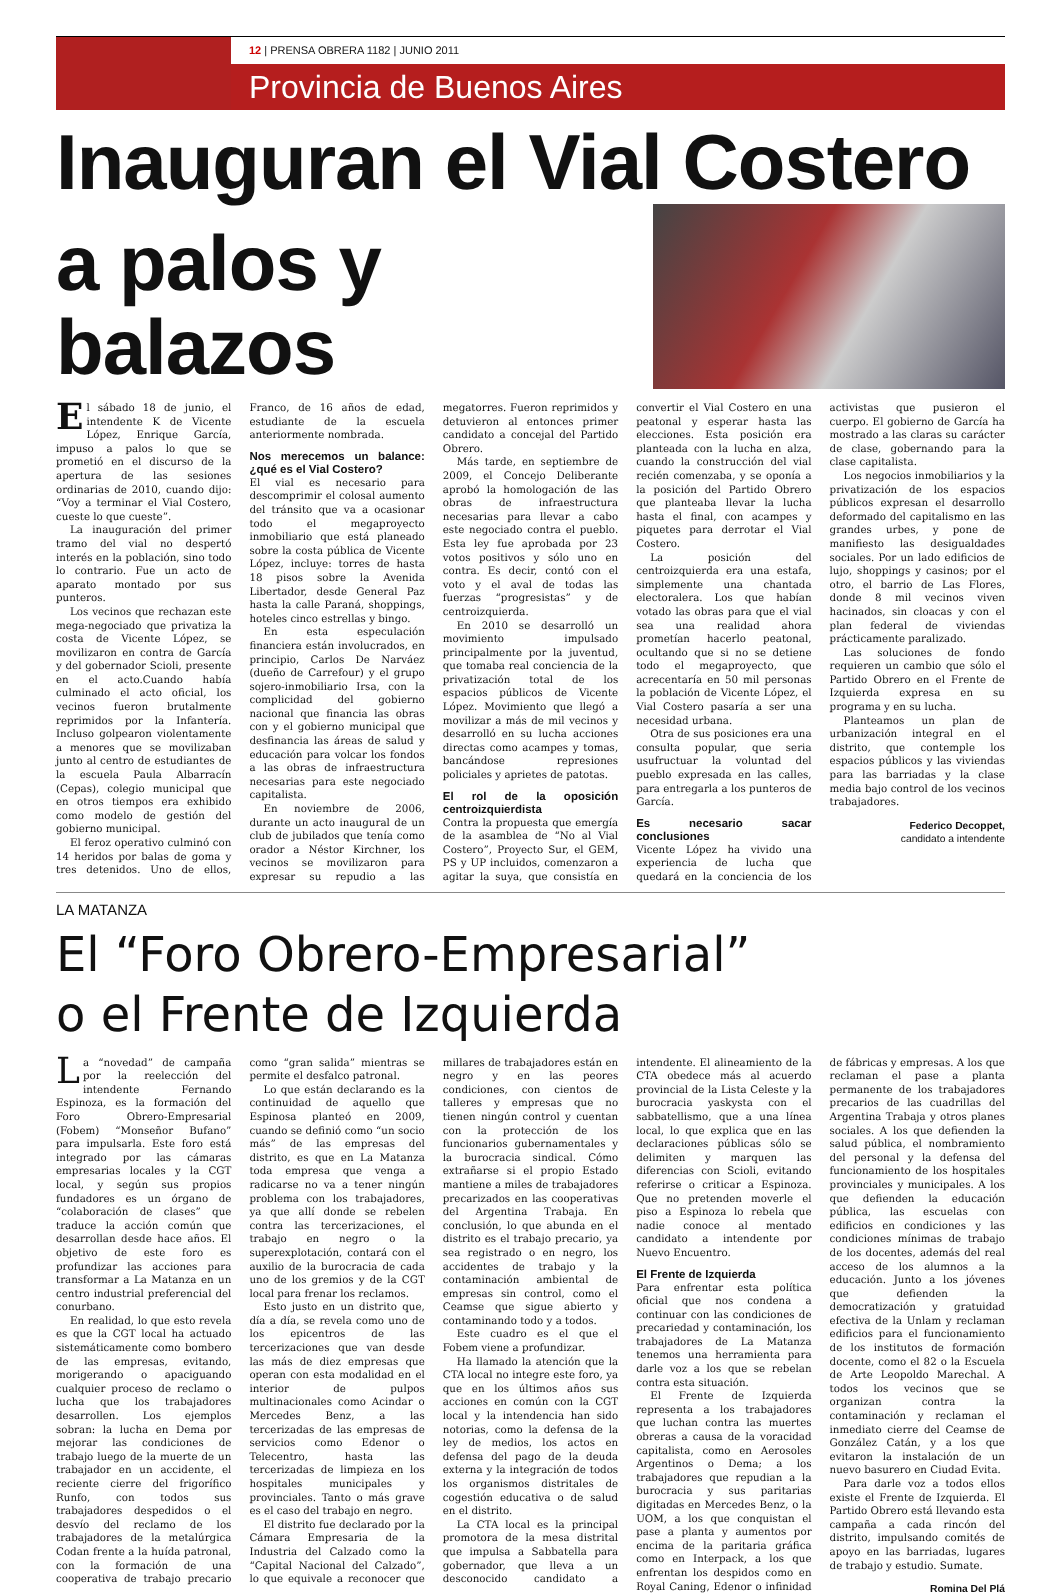12 | PRENSA OBRERA 1182 | JUNIO 2011
Provincia de Buenos Aires
Inauguran el Vial Costero
a palos y balazos
El sábado 18 de junio, el intendente K de Vicente López, Enrique García, impuso a palos lo que se prometió en el discurso de la apertura de las sesiones ordinarias de 2010, cuando dijo: “Voy a terminar el Vial Costero, cueste lo que cueste”.
La inauguración del primer tramo del vial no despertó interés en la población, sino todo lo contrario. Fue un acto de aparato montado por sus punteros.
Los vecinos que rechazan este mega-negociado que privatiza la costa de Vicente López, se movilizaron en contra de García y del gobernador Scioli, presente en el acto.Cuando había culminado el acto oficial, los vecinos fueron brutalmente reprimidos por la Infantería. Incluso golpearon violentamente a menores que se movilizaban junto al centro de estudiantes de la escuela Paula Albarracín (Cepas), colegio municipal que en otros tiempos era exhibido como modelo de gestión del gobierno municipal.
El feroz operativo culminó con 14 heridos por balas de goma y tres detenidos. Uno de ellos, Franco, de 16 años de edad, estudiante de la escuela anteriormente nombrada.
Nos merecemos un balance: ¿qué es el Vial Costero?
El vial es necesario para descomprimir el colosal aumento del tránsito que va a ocasionar todo el megaproyecto inmobiliario que está planeado sobre la costa pública de Vicente López, incluye: torres de hasta 18 pisos sobre la Avenida Libertador, desde General Paz hasta la calle Paraná, shoppings, hoteles cinco estrellas y bingo.
En esta especulación financiera están involucrados, en principio, Carlos De Narváez (dueño de Carrefour) y el grupo sojero-inmobiliario Irsa, con la complicidad del gobierno nacional que financia las obras con y el gobierno municipal que desfinancia las áreas de salud y educación para volcar los fondos a las obras de infraestructura necesarias para este negociado capitalista.
En noviembre de 2006, durante un acto inaugural de un club de jubilados que tenía como orador a Néstor Kirchner, los vecinos se movilizaron para expresar su repudio a las megatorres. Fueron reprimidos y detuvieron al entonces primer candidato a concejal del Partido Obrero.
Más tarde, en septiembre de 2009, el Concejo Deliberante aprobó la homologación de las obras de infraestructura necesarias para llevar a cabo este negociado contra el pueblo. Esta ley fue aprobada por 23 votos positivos y sólo uno en contra. Es decir, contó con el voto y el aval de todas las fuerzas “progresistas” y de centroizquierda.
En 2010 se desarrolló un movimiento impulsado principalmente por la juventud, que tomaba real conciencia de la privatización total de los espacios públicos de Vicente López. Movimiento que llegó a movilizar a más de mil vecinos y desarrolló en su lucha acciones directas como acampes y tomas, bancándose represiones policiales y aprietes de patotas.
El rol de la oposición centroizquierdista
Contra la propuesta que emergía de la asamblea de “No al Vial Costero”, Proyecto Sur, el GEM, PS y UP incluidos, comenzaron a agitar la suya, que consistía en convertir el Vial Costero en una peatonal y esperar hasta las elecciones. Esta posición era planteada con la lucha en alza, cuando la construcción del vial recién comenzaba, y se oponía a la posición del Partido Obrero que planteaba llevar la lucha hasta el final, con acampes y piquetes para derrotar el Vial Costero.
La posición del centroizquierda era una estafa, simplemente una chantada electoralera. Los que habían votado las obras para que el vial sea una realidad ahora prometían hacerlo peatonal, ocultando que si no se detiene todo el megaproyecto, que acrecentaría en 50 mil personas la población de Vicente López, el Vial Costero pasaría a ser una necesidad urbana.
Otra de sus posiciones era una consulta popular, que seria usufructuar la voluntad del pueblo expresada en las calles, para entregarla a los punteros de García.
Es necesario sacar conclusiones
Vicente López ha vivido una experiencia de lucha que quedará en la conciencia de los activistas que pusieron el cuerpo. El gobierno de García ha mostrado a las claras su carácter de clase, gobernando para la clase capitalista.
Los negocios inmobiliarios y la privatización de los espacios públicos expresan el desarrollo deformado del capitalismo en las grandes urbes, y pone de manifiesto las desigualdades sociales. Por un lado edificios de lujo, shoppings y casinos; por el otro, el barrio de Las Flores, donde 8 mil vecinos viven hacinados, sin cloacas y con el plan federal de viviendas prácticamente paralizado.
Las soluciones de fondo requieren un cambio que sólo el Partido Obrero en el Frente de Izquierda expresa en su programa y en su lucha.
Planteamos un plan de urbanización integral en el distrito, que contemple los espacios públicos y las viviendas para las barriadas y la clase media bajo control de los vecinos trabajadores.
Federico Decoppet,
candidato a intendente
LA MATANZA
El “Foro Obrero-Empresarial”
o el Frente de Izquierda
La “novedad” de campaña por la reelección del intendente Fernando Espinoza, es la formación del Foro Obrero-Empresarial (Fobem) “Monseñor Bufano” para impulsarla. Este foro está integrado por las cámaras empresarias locales y la CGT local, y según sus propios fundadores es un órgano de “colaboración de clases” que traduce la acción común que desarrollan desde hace años. El objetivo de este foro es profundizar las acciones para transformar a La Matanza en un centro industrial preferencial del conurbano.
En realidad, lo que esto revela es que la CGT local ha actuado sistemáticamente como bombero de las empresas, evitando, morigerando o apaciguando cualquier proceso de reclamo o lucha que los trabajadores desarrollen. Los ejemplos sobran: la lucha en Dema por mejorar las condiciones de trabajo luego de la muerte de un trabajador en un accidente, el reciente cierre del frigorífico Runfo, con todos sus trabajadores despedidos o el desvío del reclamo de los trabajadores de la metalúrgica Codan frente a la huída patronal, con la formación de una cooperativa de trabajo precario como “gran salida” mientras se permite el desfalco patronal.
Lo que están declarando es la continuidad de aquello que Espinosa planteó en 2009, cuando se definió como “un socio más” de las empresas del distrito, es que en La Matanza toda empresa que venga a radicarse no va a tener ningún problema con los trabajadores, ya que allí donde se rebelen contra las tercerizaciones, el trabajo en negro o la superexplotación, contará con el auxilio de la burocracia de cada uno de los gremios y de la CGT local para frenar los reclamos.
Esto justo en un distrito que, día a día, se revela como uno de los epicentros de las tercerizaciones que van desde las más de diez empresas que operan con esta modalidad en el interior de pulpos multinacionales como Acindar o Mercedes Benz, a las tercerizadas de las empresas de servicios como Edenor o Telecentro, hasta las tercerizadas de limpieza en los hospitales municipales y provinciales. Tanto o más grave es el caso del trabajo en negro.
El distrito fue declarado por la Cámara Empresaria de la Industria del Calzado como la “Capital Nacional del Calzado”, lo que equivale a reconocer que millares de trabajadores están en negro y en las peores condiciones, con cientos de talleres y empresas que no tienen ningún control y cuentan con la protección de los funcionarios gubernamentales y la burocracia sindical. Cómo extrañarse si el propio Estado mantiene a miles de trabajadores precarizados en las cooperativas del Argentina Trabaja. En conclusión, lo que abunda en el distrito es el trabajo precario, ya sea registrado o en negro, los accidentes de trabajo y la contaminación ambiental de empresas sin control, como el Ceamse que sigue abierto y contaminando todo y a todos.
Este cuadro es el que el Fobem viene a profundizar.
Ha llamado la atención que la CTA local no integre este foro, ya que en los últimos años sus acciones en común con la CGT local y la intendencia han sido notorias, como la defensa de la ley de medios, los actos en defensa del pago de la deuda externa y la integración de todos los organismos distritales de cogestión educativa o de salud en el distrito.
La CTA local es la principal promotora de la mesa distrital que impulsa a Sabbatella para gobernador, que lleva a un desconocido candidato a intendente. El alineamiento de la CTA obedece más al acuerdo provincial de la Lista Celeste y la burocracia yaskysta con el sabbatellismo, que a una línea local, lo que explica que en las declaraciones públicas sólo se delimiten y marquen las diferencias con Scioli, evitando referirse o criticar a Espinoza. Que no pretenden moverle el piso a Espinoza lo rebela que nadie conoce al mentado candidato a intendente por Nuevo Encuentro.
El Frente de Izquierda
Para enfrentar esta política oficial que nos condena a continuar con las condiciones de precariedad y contaminación, los trabajadores de La Matanza tenemos una herramienta para darle voz a los que se rebelan contra esta situación.
El Frente de Izquierda representa a los trabajadores que luchan contra las muertes obreras a causa de la voracidad capitalista, como en Aerosoles Argentinos o Dema; a los trabajadores que repudian a la burocracia y sus paritarias digitadas en Mercedes Benz, o la UOM, a los que conquistan el pase a planta y aumentos por encima de la paritaria gráfica como en Interpack, a los que enfrentan los despidos como en Royal Caning, Edenor o infinidad de fábricas y empresas. A los que reclaman el pase a planta permanente de los trabajadores precarios de las cuadrillas del Argentina Trabaja y otros planes sociales. A los que defienden la salud pública, el nombramiento del personal y la defensa del funcionamiento de los hospitales provinciales y municipales. A los que defienden la educación pública, las escuelas con edificios en condiciones y las condiciones mínimas de trabajo de los docentes, además del real acceso de los alumnos a la educación. Junto a los jóvenes que defienden la democratización y gratuidad efectiva de la Unlam y reclaman edificios para el funcionamiento de los institutos de formación docente, como el 82 o la Escuela de Arte Leopoldo Marechal. A todos los vecinos que se organizan contra la contaminación y reclaman el inmediato cierre del Ceamse de González Catán, y a los que evitaron la instalación de un nuevo basurero en Ciudad Evita.
Para darle voz a todos ellos existe el Frente de Izquierda. El Partido Obrero está llevando esta campaña a cada rincón del distrito, impulsando comités de apoyo en las barriadas, lugares de trabajo y estudio. Sumate.
Romina Del Plá